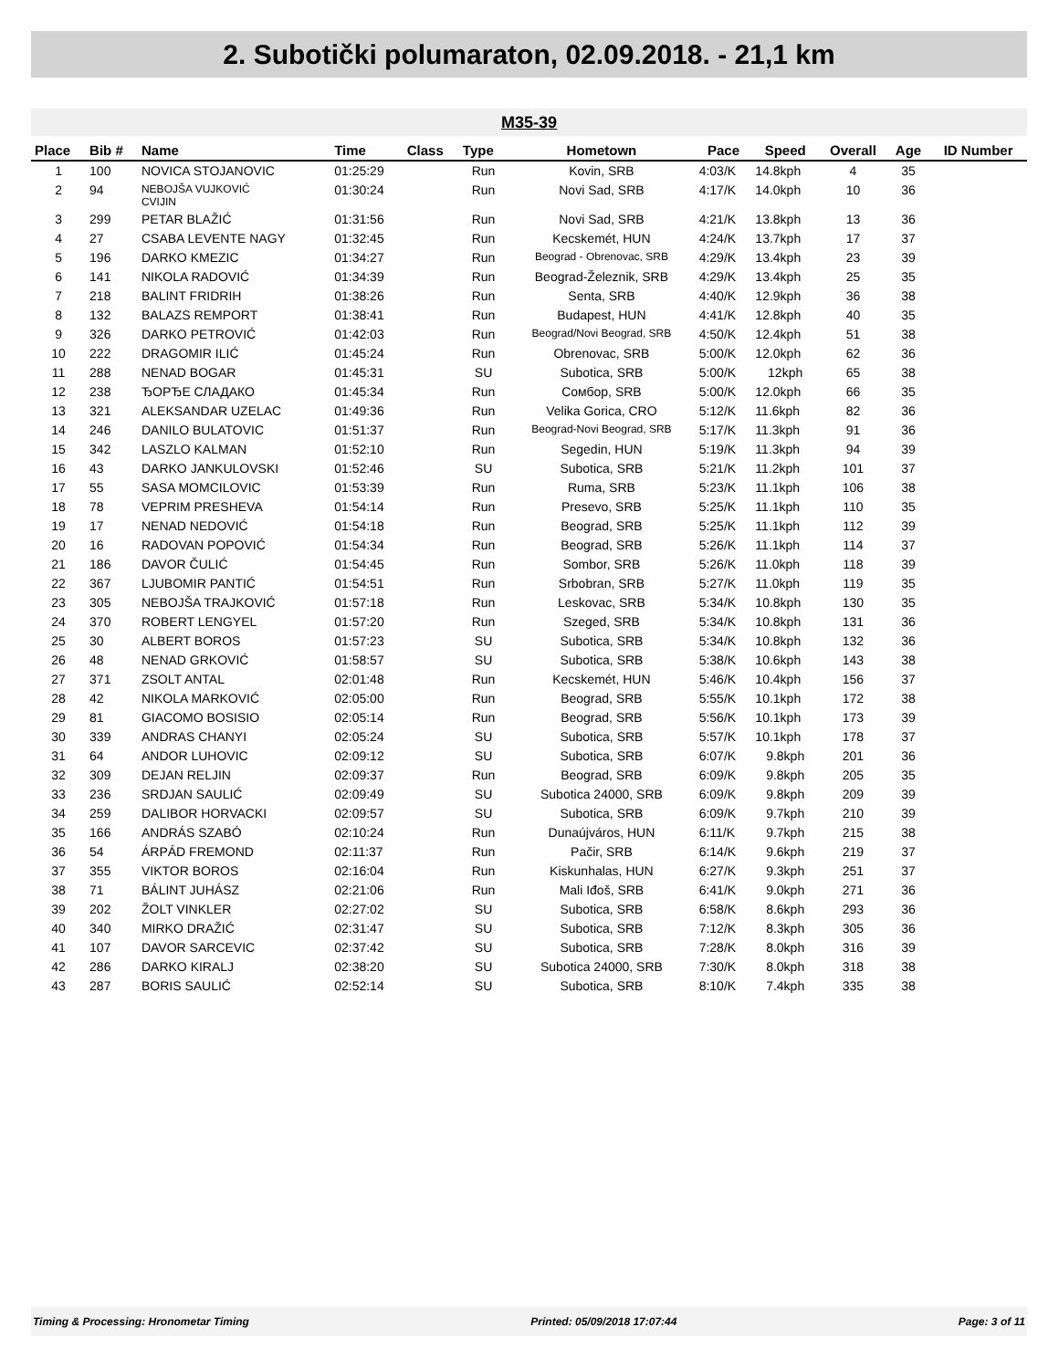2. Subotički polumaraton, 02.09.2018. - 21,1 km
M35-39
| Place | Bib # | Name | Time | Class | Type | Hometown | Pace | Speed | Overall | Age | ID Number |
| --- | --- | --- | --- | --- | --- | --- | --- | --- | --- | --- | --- |
| 1 | 100 | NOVICA STOJANOVIC | 01:25:29 | | Run | Kovin, SRB | 4:03/K | 14.8kph | 4 | 35 | |
| 2 | 94 | NEBOJŠA VUJKOVIĆ CVIJIN | 01:30:24 | | Run | Novi Sad, SRB | 4:17/K | 14.0kph | 10 | 36 | |
| 3 | 299 | PETAR BLAŽIĆ | 01:31:56 | | Run | Novi Sad, SRB | 4:21/K | 13.8kph | 13 | 36 | |
| 4 | 27 | CSABA LEVENTE NAGY | 01:32:45 | | Run | Kecskemét, HUN | 4:24/K | 13.7kph | 17 | 37 | |
| 5 | 196 | DARKO KMEZIC | 01:34:27 | | Run | Beograd - Obrenovac, SRB | 4:29/K | 13.4kph | 23 | 39 | |
| 6 | 141 | NIKOLA RADOVIĆ | 01:34:39 | | Run | Beograd-Železnik, SRB | 4:29/K | 13.4kph | 25 | 35 | |
| 7 | 218 | BALINT FRIDRIH | 01:38:26 | | Run | Senta, SRB | 4:40/K | 12.9kph | 36 | 38 | |
| 8 | 132 | BALAZS REMPORT | 01:38:41 | | Run | Budapest, HUN | 4:41/K | 12.8kph | 40 | 35 | |
| 9 | 326 | DARKO PETROVIĆ | 01:42:03 | | Run | Beograd/Novi Beograd, SRB | 4:50/K | 12.4kph | 51 | 38 | |
| 10 | 222 | DRAGOMIR ILIĆ | 01:45:24 | | Run | Obrenovac, SRB | 5:00/K | 12.0kph | 62 | 36 | |
| 11 | 288 | NENAD BOGAR | 01:45:31 | | SU | Subotica, SRB | 5:00/K | 12kph | 65 | 38 | |
| 12 | 238 | ЂОРЂЕ СЛАДАКО | 01:45:34 | | Run | Сомбор, SRB | 5:00/K | 12.0kph | 66 | 35 | |
| 13 | 321 | ALEKSANDAR UZELAC | 01:49:36 | | Run | Velika Gorica, CRO | 5:12/K | 11.6kph | 82 | 36 | |
| 14 | 246 | DANILO BULATOVIC | 01:51:37 | | Run | Beograd-Novi Beograd, SRB | 5:17/K | 11.3kph | 91 | 36 | |
| 15 | 342 | LASZLO KALMAN | 01:52:10 | | Run | Segedin, HUN | 5:19/K | 11.3kph | 94 | 39 | |
| 16 | 43 | DARKO JANKULOVSKI | 01:52:46 | | SU | Subotica, SRB | 5:21/K | 11.2kph | 101 | 37 | |
| 17 | 55 | SASA MOMCILOVIC | 01:53:39 | | Run | Ruma, SRB | 5:23/K | 11.1kph | 106 | 38 | |
| 18 | 78 | VEPRIM PRESHEVA | 01:54:14 | | Run | Presevo, SRB | 5:25/K | 11.1kph | 110 | 35 | |
| 19 | 17 | NENAD NEDOVIĆ | 01:54:18 | | Run | Beograd, SRB | 5:25/K | 11.1kph | 112 | 39 | |
| 20 | 16 | RADOVAN POPOVIĆ | 01:54:34 | | Run | Beograd, SRB | 5:26/K | 11.1kph | 114 | 37 | |
| 21 | 186 | DAVOR ČULIĆ | 01:54:45 | | Run | Sombor, SRB | 5:26/K | 11.0kph | 118 | 39 | |
| 22 | 367 | LJUBOMIR PANTIĆ | 01:54:51 | | Run | Srbobran, SRB | 5:27/K | 11.0kph | 119 | 35 | |
| 23 | 305 | NEBOJŠA TRAJKOVIĆ | 01:57:18 | | Run | Leskovac, SRB | 5:34/K | 10.8kph | 130 | 35 | |
| 24 | 370 | ROBERT LENGYEL | 01:57:20 | | Run | Szeged, SRB | 5:34/K | 10.8kph | 131 | 36 | |
| 25 | 30 | ALBERT BOROS | 01:57:23 | | SU | Subotica, SRB | 5:34/K | 10.8kph | 132 | 36 | |
| 26 | 48 | NENAD GRKOVIĆ | 01:58:57 | | SU | Subotica, SRB | 5:38/K | 10.6kph | 143 | 38 | |
| 27 | 371 | ZSOLT ANTAL | 02:01:48 | | Run | Kecskemét, HUN | 5:46/K | 10.4kph | 156 | 37 | |
| 28 | 42 | NIKOLA MARKOVIĆ | 02:05:00 | | Run | Beograd, SRB | 5:55/K | 10.1kph | 172 | 38 | |
| 29 | 81 | GIACOMO BOSISIO | 02:05:14 | | Run | Beograd, SRB | 5:56/K | 10.1kph | 173 | 39 | |
| 30 | 339 | ANDRAS CHANYI | 02:05:24 | | SU | Subotica, SRB | 5:57/K | 10.1kph | 178 | 37 | |
| 31 | 64 | ANDOR LUHOVIC | 02:09:12 | | SU | Subotica, SRB | 6:07/K | 9.8kph | 201 | 36 | |
| 32 | 309 | DEJAN RELJIN | 02:09:37 | | Run | Beograd, SRB | 6:09/K | 9.8kph | 205 | 35 | |
| 33 | 236 | SRDJAN SAULIĆ | 02:09:49 | | SU | Subotica 24000, SRB | 6:09/K | 9.8kph | 209 | 39 | |
| 34 | 259 | DALIBOR HORVACKI | 02:09:57 | | SU | Subotica, SRB | 6:09/K | 9.7kph | 210 | 39 | |
| 35 | 166 | ANDRÁS SZABÓ | 02:10:24 | | Run | Dunaújváros, HUN | 6:11/K | 9.7kph | 215 | 38 | |
| 36 | 54 | ÁRPÁD FREMOND | 02:11:37 | | Run | Pačir, SRB | 6:14/K | 9.6kph | 219 | 37 | |
| 37 | 355 | VIKTOR BOROS | 02:16:04 | | Run | Kiskunhalas, HUN | 6:27/K | 9.3kph | 251 | 37 | |
| 38 | 71 | BÁLINT JUHÁSZ | 02:21:06 | | Run | Mali Iđoš, SRB | 6:41/K | 9.0kph | 271 | 36 | |
| 39 | 202 | ŽOLT VINKLER | 02:27:02 | | SU | Subotica, SRB | 6:58/K | 8.6kph | 293 | 36 | |
| 40 | 340 | MIRKO DRAŽIĆ | 02:31:47 | | SU | Subotica, SRB | 7:12/K | 8.3kph | 305 | 36 | |
| 41 | 107 | DAVOR SARCEVIC | 02:37:42 | | SU | Subotica, SRB | 7:28/K | 8.0kph | 316 | 39 | |
| 42 | 286 | DARKO KIRALJ | 02:38:20 | | SU | Subotica 24000, SRB | 7:30/K | 8.0kph | 318 | 38 | |
| 43 | 287 | BORIS SAULIĆ | 02:52:14 | | SU | Subotica, SRB | 8:10/K | 7.4kph | 335 | 38 | |
Timing & Processing: Hronometar Timing Printed: 05/09/2018 17:07:44 Page: 3 of 11